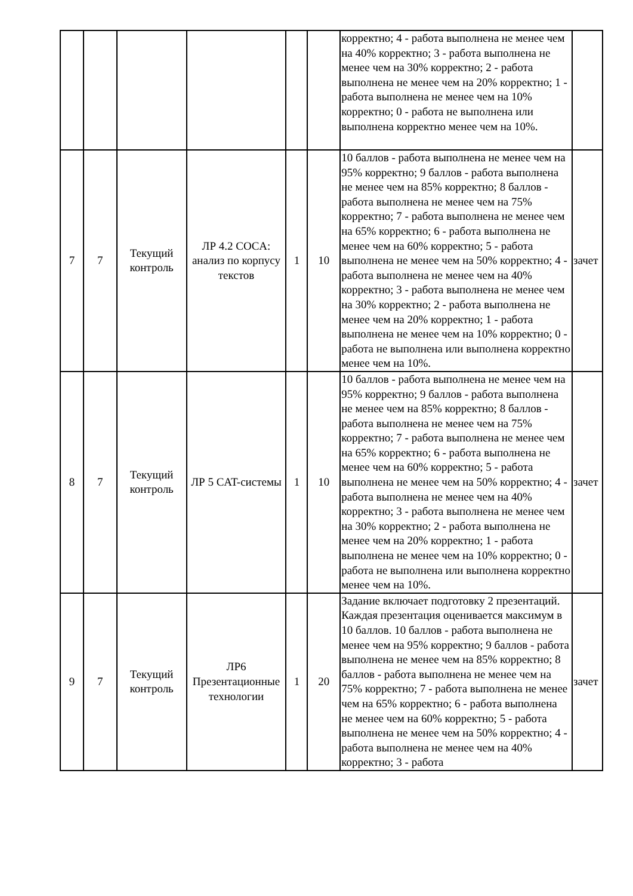| | | | | | | корректно; 4 - работа выполнена не менее чем на 40% корректно; 3 - работа выполнена не менее чем на 30% корректно; 2 - работа выполнена не менее чем на 20% корректно; 1 - работа выполнена не менее чем на 10% корректно; 0 - работа не выполнена или выполнена корректно менее чем на 10%. | |
| 7 | 7 | Текущий контроль | ЛР 4.2 COCA: анализ по корпусу текстов | 1 | 10 | 10 баллов - работа выполнена не менее чем на 95% корректно; 9 баллов - работа выполнена не менее чем на 85% корректно; 8 баллов - работа выполнена не менее чем на 75% корректно; 7 - работа выполнена не менее чем на 65% корректно; 6 - работа выполнена не менее чем на 60% корректно; 5 - работа выполнена не менее чем на 50% корректно; 4 - работа выполнена не менее чем на 40% корректно; 3 - работа выполнена не менее чем на 30% корректно; 2 - работа выполнена не менее чем на 20% корректно; 1 - работа выполнена не менее чем на 10% корректно; 0 - работа не выполнена или выполнена корректно менее чем на 10%. | зачет |
| 8 | 7 | Текущий контроль | ЛР 5 CAT-системы | 1 | 10 | 10 баллов - работа выполнена не менее чем на 95% корректно; 9 баллов - работа выполнена не менее чем на 85% корректно; 8 баллов - работа выполнена не менее чем на 75% корректно; 7 - работа выполнена не менее чем на 65% корректно; 6 - работа выполнена не менее чем на 60% корректно; 5 - работа выполнена не менее чем на 50% корректно; 4 - работа выполнена не менее чем на 40% корректно; 3 - работа выполнена не менее чем на 30% корректно; 2 - работа выполнена не менее чем на 20% корректно; 1 - работа выполнена не менее чем на 10% корректно; 0 - работа не выполнена или выполнена корректно менее чем на 10%. | зачет |
| 9 | 7 | Текущий контроль | ЛР6 Презентационные технологии | 1 | 20 | Задание включает подготовку 2 презентаций. Каждая презентация оценивается максимум в 10 баллов. 10 баллов - работа выполнена не менее чем на 95% корректно; 9 баллов - работа выполнена не менее чем на 85% корректно; 8 баллов - работа выполнена не менее чем на 75% корректно; 7 - работа выполнена не менее чем на 65% корректно; 6 - работа выполнена не менее чем на 60% корректно; 5 - работа выполнена не менее чем на 50% корректно; 4 - работа выполнена не менее чем на 40% корректно; 3 - работа | зачет |